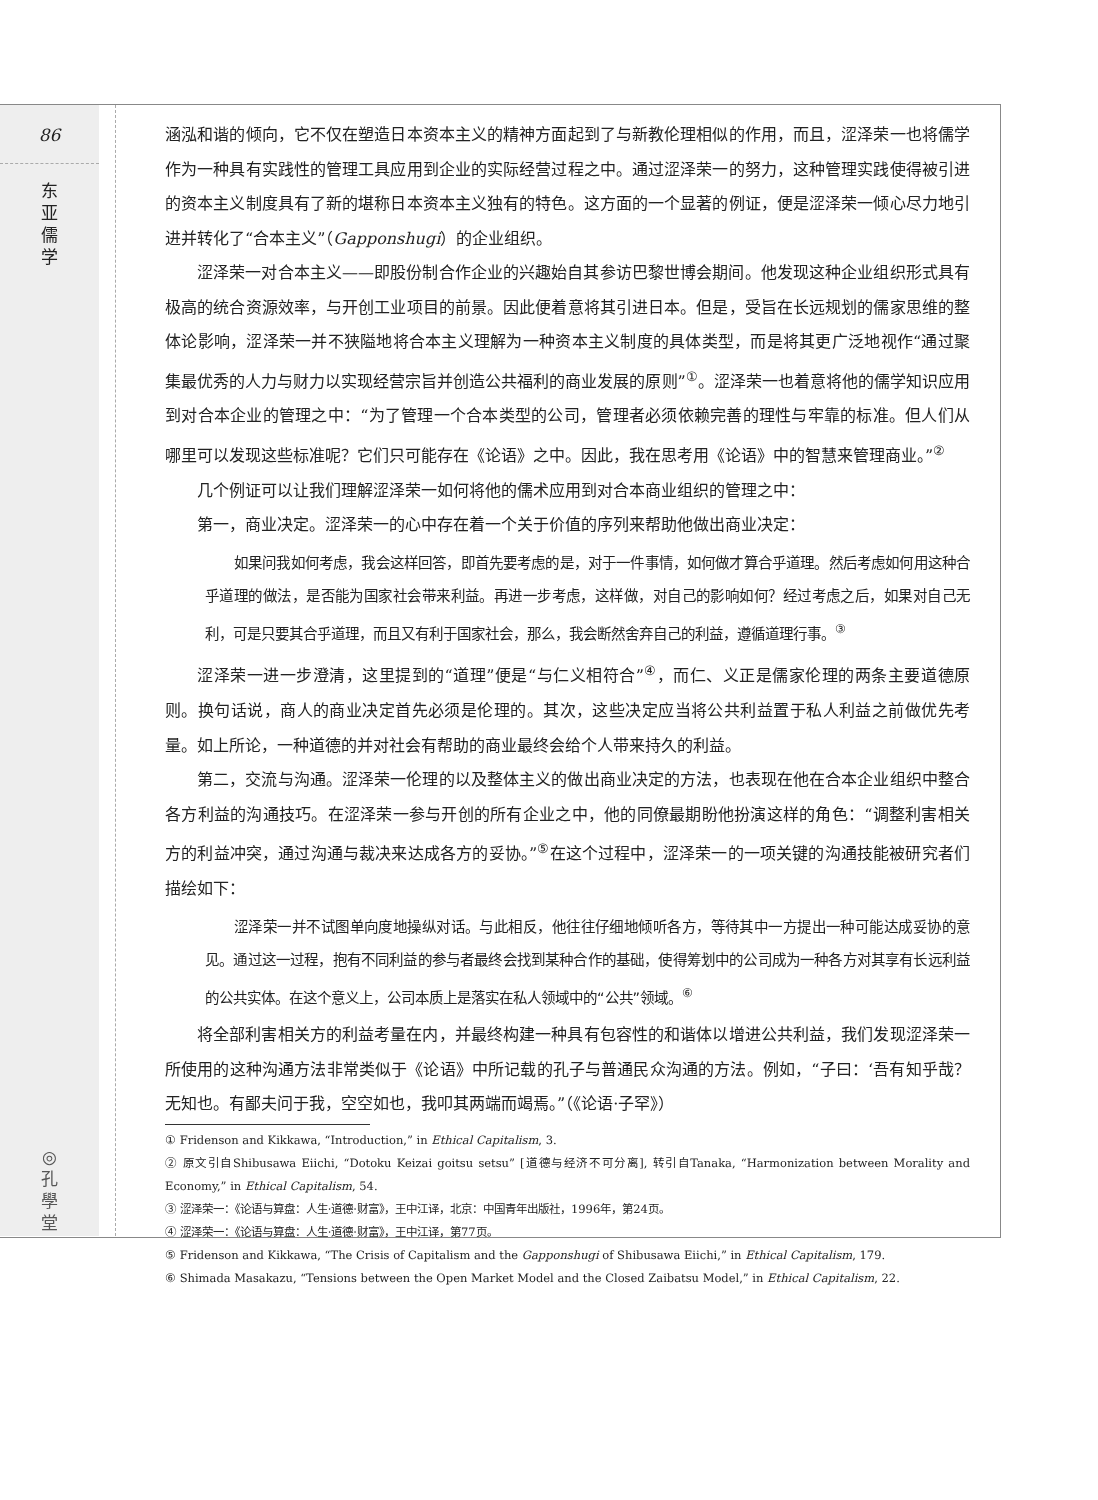86
东
亚
儒
学
◎
孔
學
堂
涵泓和谐的倾向，它不仅在塑造日本资本主义的精神方面起到了与新教伦理相似的作用，而且，涩泽荣一也将儒学作为一种具有实践性的管理工具应用到企业的实际经营过程之中。通过涩泽荣一的努力，这种管理实践使得被引进的资本主义制度具有了新的堪称日本资本主义独有的特色。这方面的一个显著的例证，便是涩泽荣一倾心尽力地引进并转化了“合本主义”（Gapponshugi）的企业组织。
涩泽荣一对合本主义——即股份制合作企业的兴趣始自其参访巴黎世博会期间。他发现这种企业组织形式具有极高的统合资源效率，与开创工业项目的前景。因此便着意将其引进日本。但是，受旨在长远规划的儒家思维的整体论影响，涩泽荣一并不狭隘地将合本主义理解为一种资本主义制度的具体类型，而是将其更广泛地视作“通过聚集最优秀的人力与财力以实现经营宗旨并创造公共福利的商业发展的原则”<sup>①</sup>。涩泽荣一也着意将他的儒学知识应用到对合本企业的管理之中：“为了管理一个合本类型的公司，管理者必须依赖完善的理性与牢靠的标准。但人们从哪里可以发现这些标准呢？它们只可能存在《论语》之中。因此，我在思考用《论语》中的智慧来管理商业。”<sup>②</sup>
几个例证可以让我们理解涩泽荣一如何将他的儒术应用到对合本商业组织的管理之中：
第一，商业决定。涩泽荣一的心中存在着一个关于价值的序列来帮助他做出商业决定：
如果问我如何考虑，我会这样回答，即首先要考虑的是，对于一件事情，如何做才算合乎道理。然后考虑如何用这种合乎道理的做法，是否能为国家社会带来利益。再进一步考虑，这样做，对自己的影响如何？经过考虑之后，如果对自己无利，可是只要其合乎道理，而且又有利于国家社会，那么，我会断然舍弃自己的利益，遵循道理行事。<sup>③</sup>
涩泽荣一进一步澄清，这里提到的“道理”便是“与仁义相符合”<sup>④</sup>，而仁、义正是儒家伦理的两条主要道德原则。换句话说，商人的商业决定首先必须是伦理的。其次，这些决定应当将公共利益置于私人利益之前做优先考量。如上所论，一种道德的并对社会有帮助的商业最终会给个人带来持久的利益。
第二，交流与沟通。涩泽荣一伦理的以及整体主义的做出商业决定的方法，也表现在他在合本企业组织中整合各方利益的沟通技巧。在涩泽荣一参与开创的所有企业之中，他的同僚最期盼他扮演这样的角色：“调整利害相关方的利益冲突，通过沟通与裁决来达成各方的妥协。”<sup>⑤</sup>在这个过程中，涩泽荣一的一项关键的沟通技能被研究者们描绘如下：
涩泽荣一并不试图单向度地操纵对话。与此相反，他往往仔细地倾听各方，等待其中一方提出一种可能达成妥协的意见。通过这一过程，抱有不同利益的参与者最终会找到某种合作的基础，使得筹划中的公司成为一种各方对其享有长远利益的公共实体。在这个意义上，公司本质上是落实在私人领域中的“公共”领域。<sup>⑥</sup>
将全部利害相关方的利益考量在内，并最终构建一种具有包容性的和谐体以增进公共利益，我们发现涩泽荣一所使用的这种沟通方法非常类似于《论语》中所记载的孔子与普通民众沟通的方法。例如，“子曰：‘吾有知乎哉？无知也。有鄙夫问于我，空空如也，我叩其两端而竭焉。”（《论语·子罕》）
① Fridenson and Kikkawa, “Introduction,” in Ethical Capitalism, 3.
② 原文引自Shibusawa Eiichi, “Dotoku Keizai goitsu setsu” [道德与经济不可分离], 转引自Tanaka, “Harmonization between Morality and Economy,” in Ethical Capitalism, 54.
③ 涩泽荣一：《论语与算盘：人生·道德·财富》，王中江译，北京：中国青年出版社，1996年，第24页。
④ 涩泽荣一：《论语与算盘：人生·道德·财富》，王中江译，第77页。
⑤ Fridenson and Kikkawa, “The Crisis of Capitalism and the Gapponshugi of Shibusawa Eiichi,” in Ethical Capitalism, 179.
⑥ Shimada Masakazu, “Tensions between the Open Market Model and the Closed Zaibatsu Model,” in Ethical Capitalism, 22.